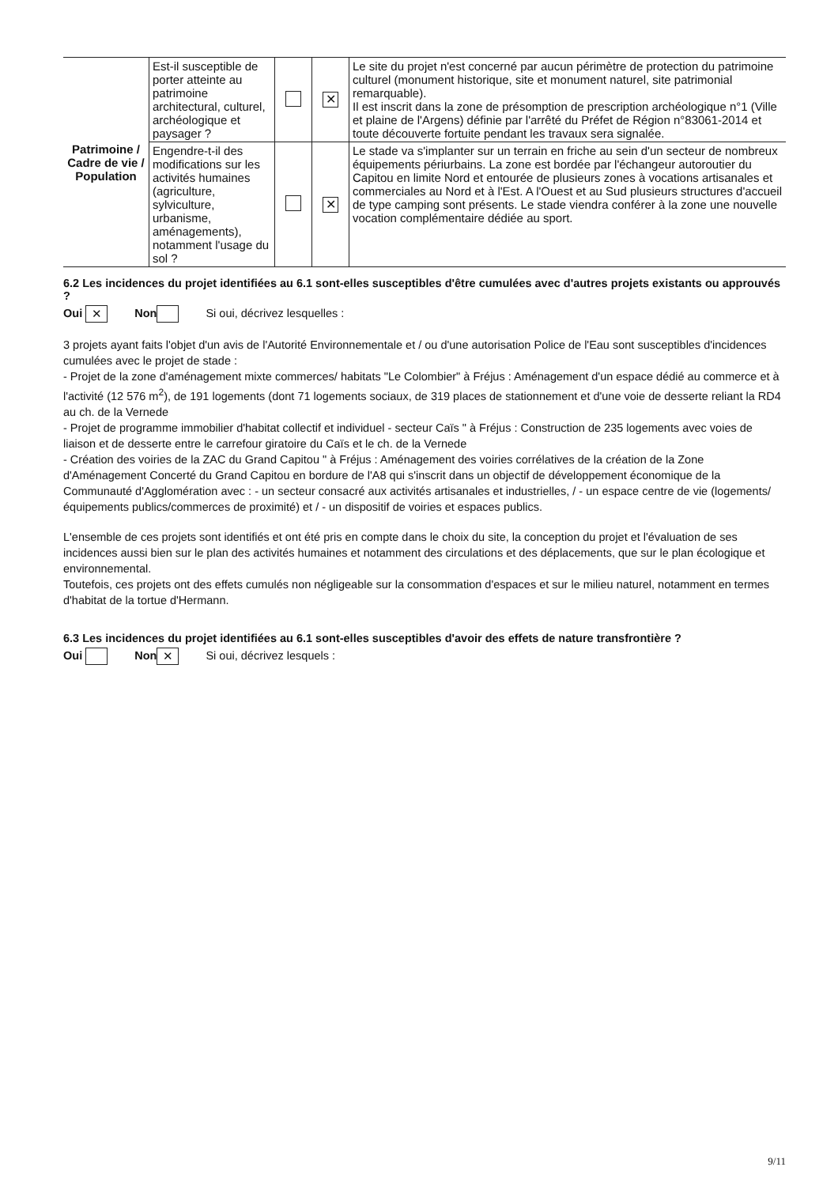| Patrimoine / Cadre de vie / Population | Est-il susceptible de porter atteinte au patrimoine architectural, culturel, archéologique et paysager ? | | ✕ | Le site du projet n'est concerné par aucun périmètre de protection du patrimoine culturel (monument historique, site et monument naturel, site patrimonial remarquable). Il est inscrit dans la zone de présomption de prescription archéologique n°1 (Ville et plaine de l'Argens) définie par l'arrêté du Préfet de Région n°83061-2014 et toute découverte fortuite pendant les travaux sera signalée. |
| | Engendre-t-il des modifications sur les activités humaines (agriculture, sylviculture, urbanisme, aménagements), notamment l'usage du sol ? | | ✕ | Le stade va s'implanter sur un terrain en friche au sein d'un secteur de nombreux équipements périurbains. La zone est bordée par l'échangeur autoroutier du Capitou en limite Nord et entourée de plusieurs zones à vocations artisanales et commerciales au Nord et à l'Est. A l'Ouest et au Sud plusieurs structures d'accueil de type camping sont présents. Le stade viendra conférer à la zone une nouvelle vocation complémentaire dédiée au sport. |
6.2 Les incidences du projet identifiées au 6.1 sont-elles susceptibles d'être cumulées avec d'autres projets existants ou approuvés ?
Oui ✕ Non Si oui, décrivez lesquelles :
3 projets ayant faits l'objet d'un avis de l'Autorité Environnementale et / ou d'une autorisation Police de l'Eau sont susceptibles d'incidences cumulées avec le projet de stade :
- Projet de la zone d'aménagement mixte commerces/ habitats "Le Colombier" à Fréjus : Aménagement d'un espace dédié au commerce et à l'activité (12 576 m<sup>2</sup>), de 191 logements (dont 71 logements sociaux, de 319 places de stationnement et d'une voie de desserte reliant la RD4 au ch. de la Vernede
- Projet de programme immobilier d'habitat collectif et individuel - secteur Caïs " à Fréjus : Construction de 235 logements avec voies de liaison et de desserte entre le carrefour giratoire du Caïs et le ch. de la Vernede
- Création des voiries de la ZAC du Grand Capitou " à Fréjus : Aménagement des voiries corrélatives de la création de la Zone d'Aménagement Concerté du Grand Capitou en bordure de l'A8 qui s'inscrit dans un objectif de développement économique de la Communauté d'Agglomération avec : - un secteur consacré aux activités artisanales et industrielles, / - un espace centre de vie (logements/équipements publics/commerces de proximité) et / - un dispositif de voiries et espaces publics.
L'ensemble de ces projets sont identifiés et ont été pris en compte dans le choix du site, la conception du projet et l'évaluation de ses incidences aussi bien sur le plan des activités humaines et notamment des circulations et des déplacements, que sur le plan écologique et environnemental.
Toutefois, ces projets ont des effets cumulés non négligeable sur la consommation d'espaces et sur le milieu naturel, notamment en termes d'habitat de la tortue d'Hermann.
6.3 Les incidences du projet identifiées au 6.1 sont-elles susceptibles d'avoir des effets de nature transfrontière ?
Oui Non ✕ Si oui, décrivez lesquels :
9/11